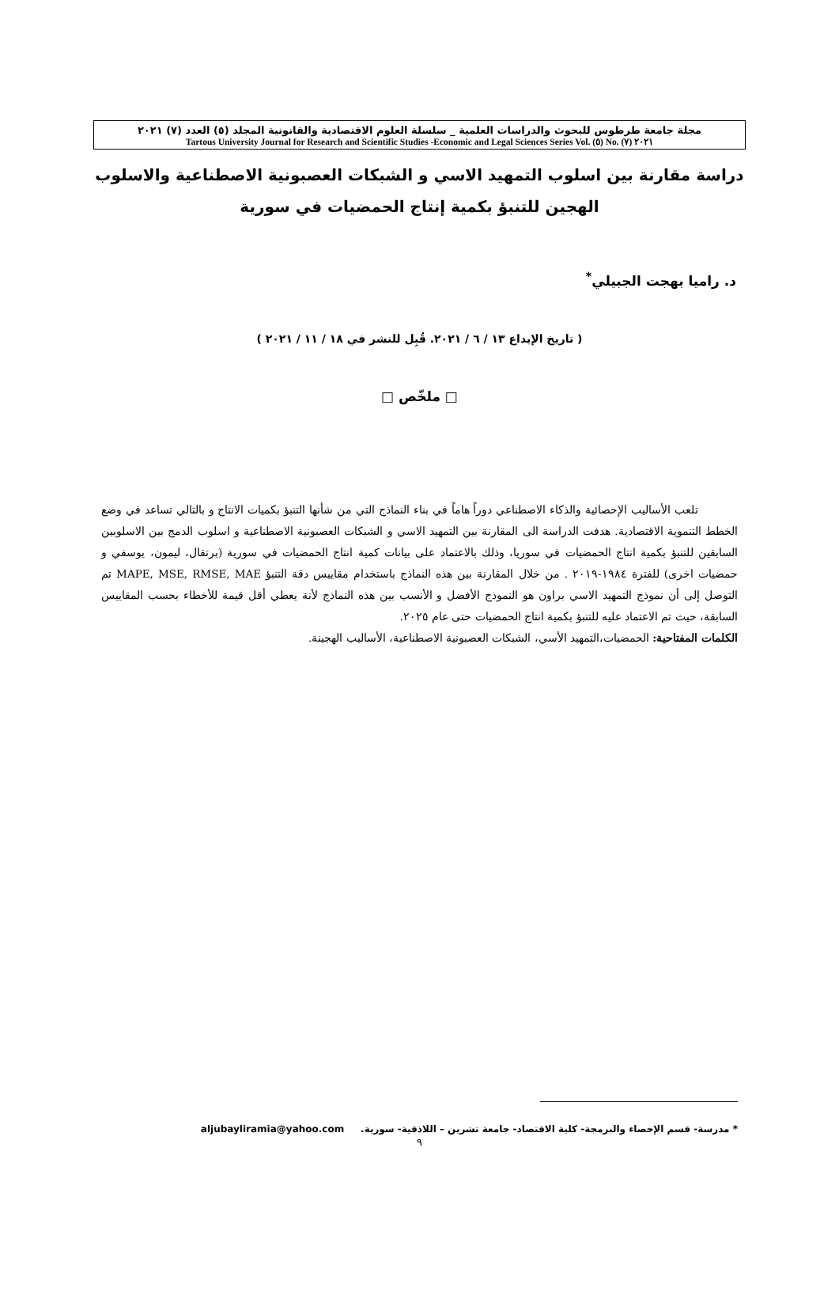مجلة جامعة طرطوس للبحوث والدراسات العلمية _ سلسلة العلوم الاقتصادية والقانونية المجلد (٥) العدد (٧) ٢٠٢١
Tartous University Journal for Research and Scientific Studies -Economic and Legal Sciences Series Vol. (٥) No. (٧) ٢٠٢١
دراسة مقارنة بين اسلوب التمهيد الاسي و الشبكات العصبونية الاصطناعية والاسلوب الهجين للتنبؤ بكمية إنتاج الحمضيات في سورية
د. راميا بهجت الجبيلي<sup>*</sup>
( تاريخ الإيداع ١٣ / ٦ / ٢٠٢١. قُبِل للنشر في ١٨ / ١١ / ٢٠٢١ )
□ ملخّص □
تلعب الأساليب الإحصائية والذكاء الاصطناعي دوراً هاماً في بناء النماذج التي من شأنها التنبؤ بكميات الانتاج و بالتالي تساعد في وضع الخطط التنموية الاقتصادية. هدفت الدراسة الى المقارنة بين التمهيد الاسي و الشبكات العصبونية الاصطناعية و اسلوب الدمج بين الاسلوبين السابقين للتنبؤ بكمية انتاج الحمضيات في سوريا، وذلك بالاعتماد على بيانات كمية انتاج الحمضيات في سورية (برتقال، ليمون، يوسفي و حمضيات اخرى) للفترة ١٩٨٤-٢٠١٩ . من خلال المقارنة بين هذه النماذج باستخدام مقاييس دقة التنبؤ MAPE, MSE, RMSE, MAE تم التوصل إلى أن نموذج التمهيد الاسي براون هو النموذج الأفضل و الأنسب بين هذه النماذج لأنة يعطي أقل قيمة للأخطاء بحسب المقاييس السابقة، حيث تم الاعتماد عليه للتنبؤ بكمية انتاج الحمضيات حتى عام ٢٠٢٥.
الكلمات المفتاحية: الحمضيات،التمهيد الأسي، الشبكات العصبونية الاصطناعية، الأساليب الهجينة.
* مدرسة- قسم الإحصاء والبرمجة- كلية الاقتصاد- جامعة تشرين – اللاذقية- سورية. aljubayliramia@yahoo.com
٩